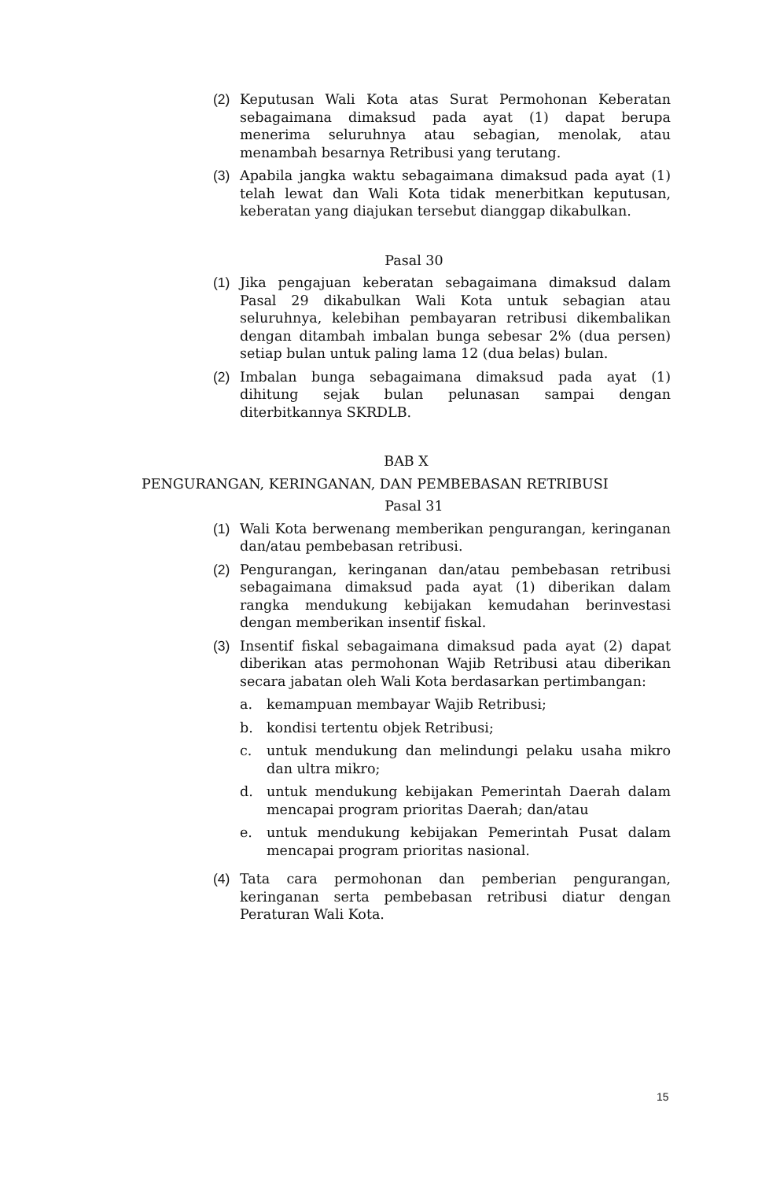(2) Keputusan Wali Kota atas Surat Permohonan Keberatan sebagaimana dimaksud pada ayat (1) dapat berupa menerima seluruhnya atau sebagian, menolak, atau menambah besarnya Retribusi yang terutang.
(3) Apabila jangka waktu sebagaimana dimaksud pada ayat (1) telah lewat dan Wali Kota tidak menerbitkan keputusan, keberatan yang diajukan tersebut dianggap dikabulkan.
Pasal 30
(1) Jika pengajuan keberatan sebagaimana dimaksud dalam Pasal 29 dikabulkan Wali Kota untuk sebagian atau seluruhnya, kelebihan pembayaran retribusi dikembalikan dengan ditambah imbalan bunga sebesar 2% (dua persen) setiap bulan untuk paling lama 12 (dua belas) bulan.
(2) Imbalan bunga sebagaimana dimaksud pada ayat (1) dihitung sejak bulan pelunasan sampai dengan diterbitkannya SKRDLB.
BAB X
PENGURANGAN, KERINGANAN, DAN PEMBEBASAN RETRIBUSI
Pasal 31
(1) Wali Kota berwenang memberikan pengurangan, keringanan dan/atau pembebasan retribusi.
(2) Pengurangan, keringanan dan/atau pembebasan retribusi sebagaimana dimaksud pada ayat (1) diberikan dalam rangka mendukung kebijakan kemudahan berinvestasi dengan memberikan insentif fiskal.
(3) Insentif fiskal sebagaimana dimaksud pada ayat (2) dapat diberikan atas permohonan Wajib Retribusi atau diberikan secara jabatan oleh Wali Kota berdasarkan pertimbangan:
a. kemampuan membayar Wajib Retribusi;
b. kondisi tertentu objek Retribusi;
c. untuk mendukung dan melindungi pelaku usaha mikro dan ultra mikro;
d. untuk mendukung kebijakan Pemerintah Daerah dalam mencapai program prioritas Daerah; dan/atau
e. untuk mendukung kebijakan Pemerintah Pusat dalam mencapai program prioritas nasional.
(4) Tata cara permohonan dan pemberian pengurangan, keringanan serta pembebasan retribusi diatur dengan Peraturan Wali Kota.
15